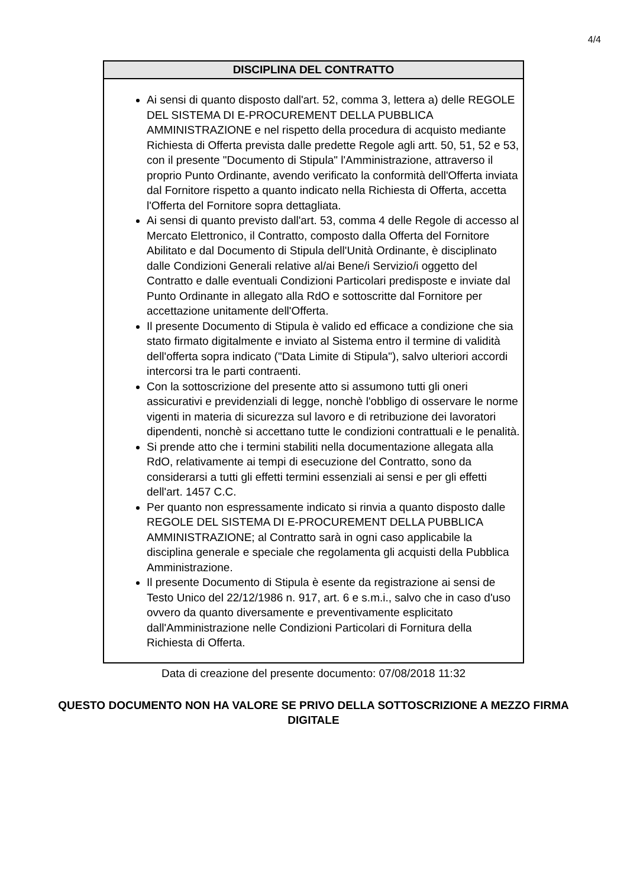4/4
| DISCIPLINA DEL CONTRATTO |
| --- |
| Ai sensi di quanto disposto dall'art. 52, comma 3, lettera a) delle REGOLE DEL SISTEMA DI E-PROCUREMENT DELLA PUBBLICA AMMINISTRAZIONE e nel rispetto della procedura di acquisto mediante Richiesta di Offerta prevista dalle predette Regole agli artt. 50, 51, 52 e 53, con il presente "Documento di Stipula" l'Amministrazione, attraverso il proprio Punto Ordinante, avendo verificato la conformità dell'Offerta inviata dal Fornitore rispetto a quanto indicato nella Richiesta di Offerta, accetta l'Offerta del Fornitore sopra dettagliata. Ai sensi di quanto previsto dall'art. 53, comma 4 delle Regole di accesso al Mercato Elettronico, il Contratto, composto dalla Offerta del Fornitore Abilitato e dal Documento di Stipula dell'Unità Ordinante, è disciplinato dalle Condizioni Generali relative al/ai Bene/i Servizio/i oggetto del Contratto e dalle eventuali Condizioni Particolari predisposte e inviate dal Punto Ordinante in allegato alla RdO e sottoscritte dal Fornitore per accettazione unitamente dell'Offerta. Il presente Documento di Stipula è valido ed efficace a condizione che sia stato firmato digitalmente e inviato al Sistema entro il termine di validità dell'offerta sopra indicato ("Data Limite di Stipula"), salvo ulteriori accordi intercorsi tra le parti contraenti. Con la sottoscrizione del presente atto si assumono tutti gli oneri assicurativi e previdenziali di legge, nonchè l'obbligo di osservare le norme vigenti in materia di sicurezza sul lavoro e di retribuzione dei lavoratori dipendenti, nonchè si accettano tutte le condizioni contrattuali e le penalità. Si prende atto che i termini stabiliti nella documentazione allegata alla RdO, relativamente ai tempi di esecuzione del Contratto, sono da considerarsi a tutti gli effetti termini essenziali ai sensi e per gli effetti dell'art. 1457 C.C. Per quanto non espressamente indicato si rinvia a quanto disposto dalle REGOLE DEL SISTEMA DI E-PROCUREMENT DELLA PUBBLICA AMMINISTRAZIONE; al Contratto sarà in ogni caso applicabile la disciplina generale e speciale che regolamenta gli acquisti della Pubblica Amministrazione. Il presente Documento di Stipula è esente da registrazione ai sensi de Testo Unico del 22/12/1986 n. 917, art. 6 e s.m.i., salvo che in caso d'uso ovvero da quanto diversamente e preventivamente esplicitato dall'Amministrazione nelle Condizioni Particolari di Fornitura della Richiesta di Offerta. |
Data di creazione del presente documento: 07/08/2018 11:32
QUESTO DOCUMENTO NON HA VALORE SE PRIVO DELLA SOTTOSCRIZIONE A MEZZO FIRMA DIGITALE